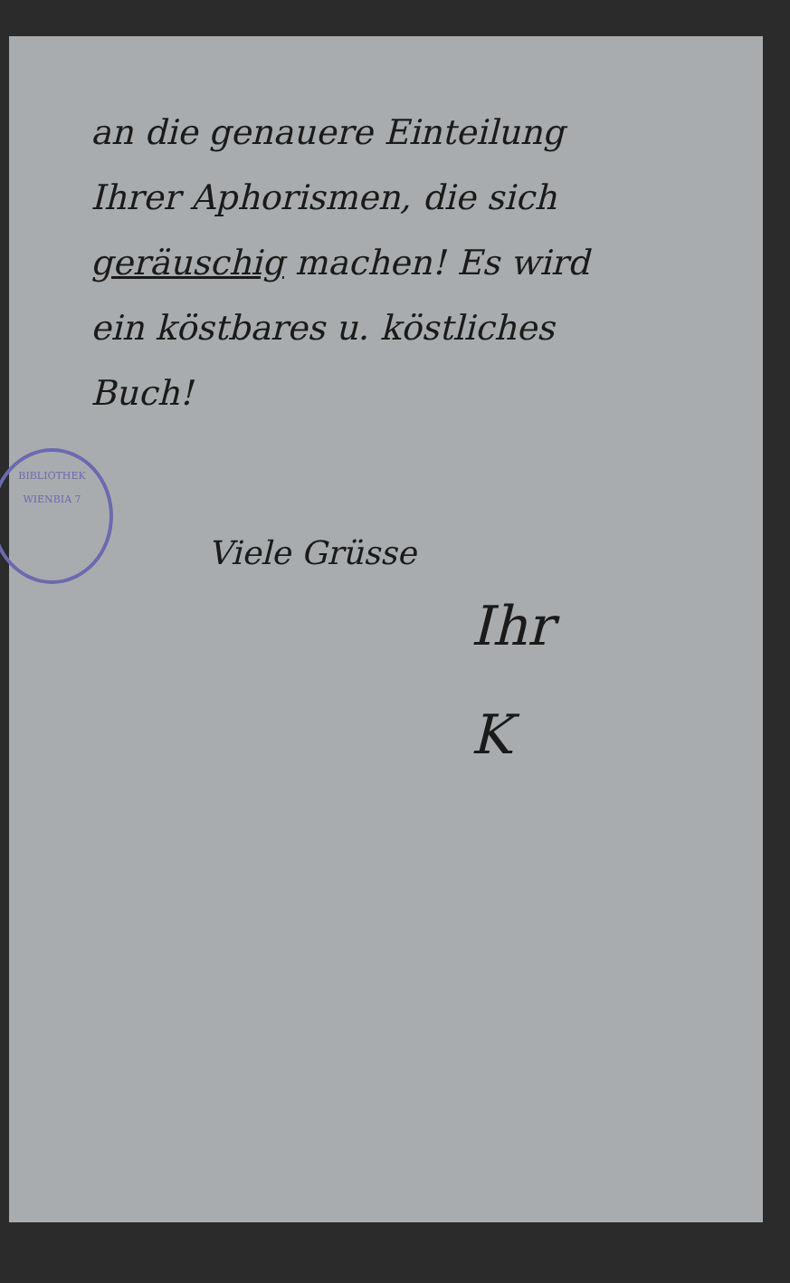an die genauere Einteilung
Ihrer Aphorismen, die sich
geräuschig machen! Es wird
ein köstbares u. köstliches
Buch!
BIBLIOTHEK
WIENBIA 7
Viele Grüsse
Ihr
K